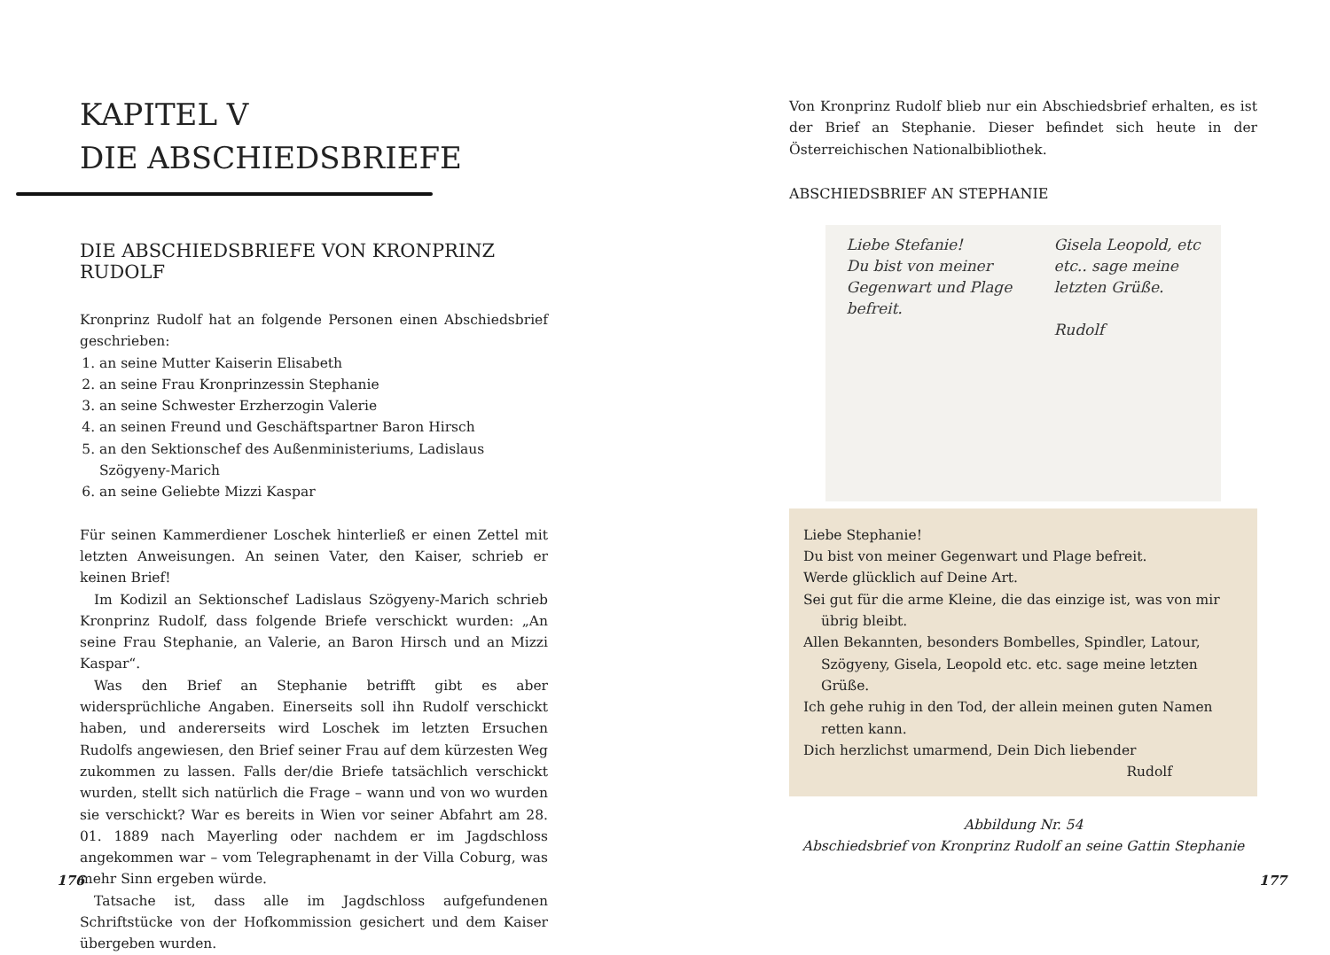KAPITEL V
DIE ABSCHIEDSBRIEFE
DIE ABSCHIEDSBRIEFE VON KRONPRINZ RUDOLF
Kronprinz Rudolf hat an folgende Personen einen Abschiedsbrief geschrieben:
1. an seine Mutter Kaiserin Elisabeth
2. an seine Frau Kronprinzessin Stephanie
3. an seine Schwester Erzherzogin Valerie
4. an seinen Freund und Geschäftspartner Baron Hirsch
5. an den Sektionschef des Außenministeriums, Ladislaus Szögyeny-Marich
6. an seine Geliebte Mizzi Kaspar
Für seinen Kammerdiener Loschek hinterließ er einen Zettel mit letzten Anweisungen. An seinen Vater, den Kaiser, schrieb er keinen Brief!
Im Kodizil an Sektionschef Ladislaus Szögyeny-Marich schrieb Kronprinz Rudolf, dass folgende Briefe verschickt wurden: „An seine Frau Stephanie, an Valerie, an Baron Hirsch und an Mizzi Kaspar“.
Was den Brief an Stephanie betrifft gibt es aber widersprüchliche Angaben. Einerseits soll ihn Rudolf verschickt haben, und andererseits wird Loschek im letzten Ersuchen Rudolfs angewiesen, den Brief seiner Frau auf dem kürzesten Weg zukommen zu lassen. Falls der/die Briefe tatsächlich verschickt wurden, stellt sich natürlich die Frage – wann und von wo wurden sie verschickt? War es bereits in Wien vor seiner Abfahrt am 28. 01. 1889 nach Mayerling oder nachdem er im Jagdschloss angekommen war – vom Telegraphenamt in der Villa Coburg, was mehr Sinn ergeben würde.
Tatsache ist, dass alle im Jagdschloss aufgefundenen Schriftstücke von der Hofkommission gesichert und dem Kaiser übergeben wurden.
176
Von Kronprinz Rudolf blieb nur ein Abschiedsbrief erhalten, es ist der Brief an Stephanie. Dieser befindet sich heute in der Österreichischen Nationalbibliothek.
ABSCHIEDSBRIEF AN STEPHANIE
Liebe Stefanie!
Du bist von meiner
Gegenwart und Plage
befreit.
Gisela Leopold, etc
etc.. sage meine
letzten Grüße.
Rudolf
Liebe Stephanie!
Du bist von meiner Gegenwart und Plage befreit.
Werde glücklich auf Deine Art.
Sei gut für die arme Kleine, die das einzige ist, was von mir übrig bleibt.
Allen Bekannten, besonders Bombelles, Spindler, Latour, Szögyeny, Gisela, Leopold etc. etc. sage meine letzten Grüße.
Ich gehe ruhig in den Tod, der allein meinen guten Namen retten kann.
Dich herzlichst umarmend, Dein Dich liebender
Rudolf
Abbildung Nr. 54
Abschiedsbrief von Kronprinz Rudolf an seine Gattin Stephanie
177